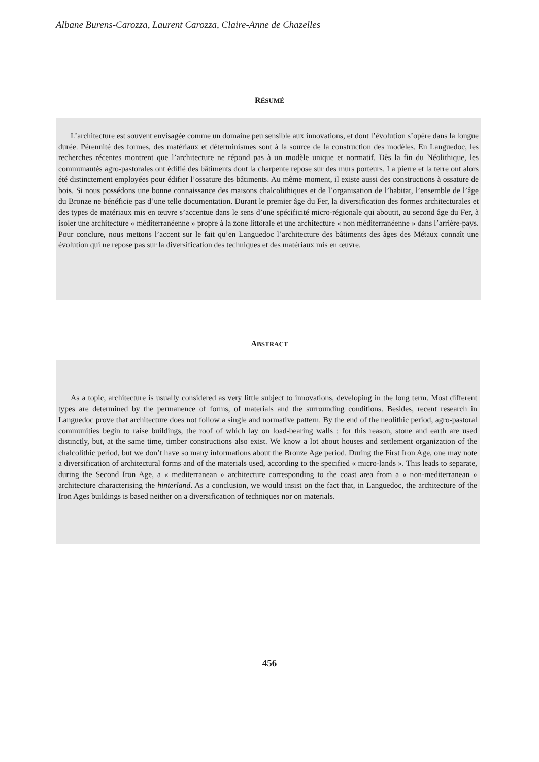Albane Burens-Carozza, Laurent Carozza, Claire-Anne de Chazelles
RÉSUMÉ
L’architecture est souvent envisagée comme un domaine peu sensible aux innovations, et dont l’évolution s’opère dans la longue durée. Pérennité des formes, des matériaux et déterminismes sont à la source de la construction des modèles. En Languedoc, les recherches récentes montrent que l’architecture ne répond pas à un modèle unique et normatif. Dès la fin du Néolithique, les communautés agro-pastorales ont édifié des bâtiments dont la charpente repose sur des murs porteurs. La pierre et la terre ont alors été distinctement employées pour édifier l’ossature des bâtiments. Au même moment, il existe aussi des constructions à ossature de bois. Si nous possédons une bonne connaissance des maisons chalcolithiques et de l’organisation de l’habitat, l’ensemble de l’âge du Bronze ne bénéficie pas d’une telle documentation. Durant le premier âge du Fer, la diversification des formes architecturales et des types de matériaux mis en œuvre s’accentue dans le sens d’une spécificité micro-régionale qui aboutit, au second âge du Fer, à isoler une architecture « méditerranéenne » propre à la zone littorale et une architecture « non méditerranéenne » dans l’arrière-pays. Pour conclure, nous mettons l’accent sur le fait qu’en Languedoc l’architecture des bâtiments des âges des Métaux connaît une évolution qui ne repose pas sur la diversification des techniques et des matériaux mis en œuvre.
ABSTRACT
As a topic, architecture is usually considered as very little subject to innovations, developing in the long term. Most different types are determined by the permanence of forms, of materials and the surrounding conditions. Besides, recent research in Languedoc prove that architecture does not follow a single and normative pattern. By the end of the neolithic period, agro-pastoral communities begin to raise buildings, the roof of which lay on load-bearing walls : for this reason, stone and earth are used distinctly, but, at the same time, timber constructions also exist. We know a lot about houses and settlement organization of the chalcolithic period, but we don’t have so many informations about the Bronze Age period. During the First Iron Age, one may note a diversification of architectural forms and of the materials used, according to the specified « micro-lands ». This leads to separate, during the Second Iron Age, a « mediterranean » architecture corresponding to the coast area from a « non-mediterranean » architecture characterising the hinterland. As a conclusion, we would insist on the fact that, in Languedoc, the architecture of the Iron Ages buildings is based neither on a diversification of techniques nor on materials.
456